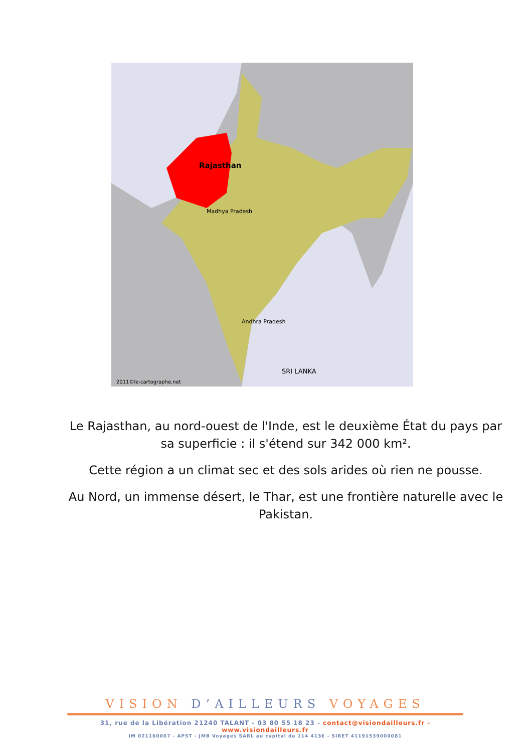Rajasthan
Madhya Pradesh
Andhra Pradesh
SRI LANKA
2011©le-cartographe.net
Le Rajasthan, au nord-ouest de l'Inde, est le deuxième État du pays par sa superficie : il s'étend sur 342 000 km².
Cette région a un climat sec et des sols arides où rien ne pousse.
Au Nord, un immense désert, le Thar, est une frontière naturelle avec le Pakistan.
VISION D’AILLEURS VOYAGES
31, rue de la Libération 21240 TALANT - 03 80 55 18 23 - contact@visiondailleurs.fr - www.visiondailleurs.fr
IM 021160007 - APST - JMB Voyages SARL au capital de 114 413€ - SIRET 41191539000081